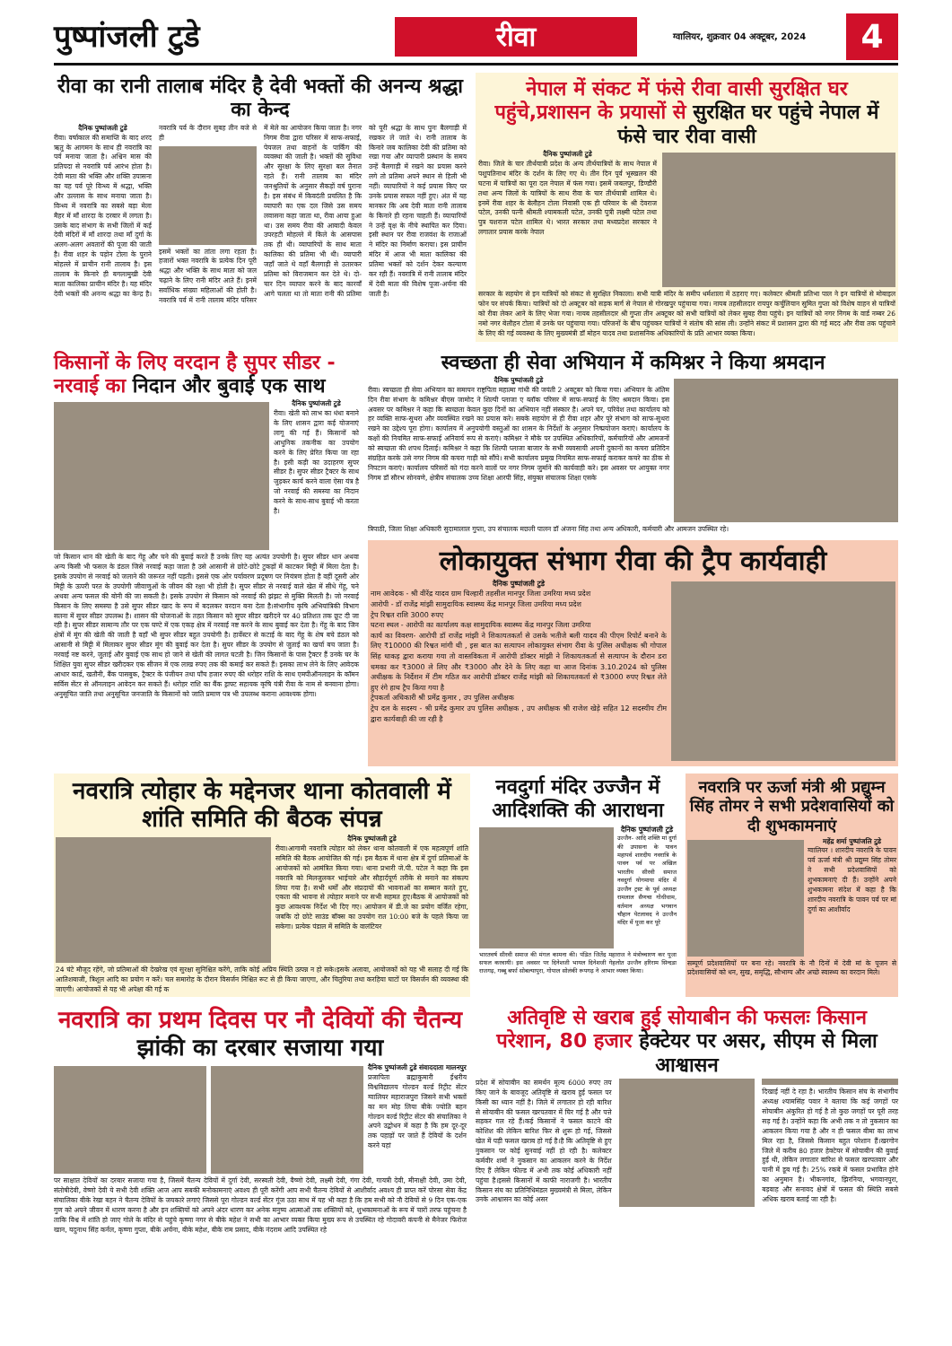पुष्पांजली टुडे रीवा
ग्वालियर, शुक्रवार 04 अक्टूबर, 2024
4
रीवा का रानी तालाब मंदिर है देवी भक्तों की अनन्य श्रद्धा का केन्द
दैनिक पुष्पांजली टुडे
रीवा। वर्षाकाल की समाप्ति के बाद शरद ऋतु के आगमन के साथ ही नवरात्रि का पर्व मनाया जाता है। अश्विन मास की प्रतिपदा से नवरात्रि पर्व आरंभ होता है। देवी माता की भक्ति और शक्ति उपासना का यह पर्व पूरे विन्ध्य में श्रद्धा, भक्ति और उल्लास के साथ मनाया जाता है। विन्ध्य में नवरात्रि का सबसे बड़ा मेला मैहर में माँ शारदा के दरबार में लगता है। उसके बाद संभाग के सभी जिलों में कई देवी मंदिरों में माँ शारदा तथा माँ दुर्गा के अलग-अलग अवतारों की पूजा की जाती है। रीवा शहर के पड़ोन टोला के पुराने मोहल्ले में प्राचीन रानी तालाब है। इस तालाब के किनारे ही बगलामुखी देवी माता कालिका प्राचीन मंदिर है। यह मंदिर देवी भक्तों की अनन्य श्रद्धा का केन्द्र है। नवरात्रि पर्व के दौरान सुबह तीन बजे से ही
इसमें भक्तों का तांता लगा रहता है। हजारों भक्त नवरात्रि के प्रत्येक दिन पूरी श्रद्धा और भक्ति के साथ माता को जल चढ़ाने के लिए रानी मंदिर आते हैं। इनमें सर्वाधिक संख्या महिलाओं की होती है। नवरात्रि पर्व में रानी तालाब मंदिर परिसर में मेले का आयोजन किया जाता है। नगर निगम रीवा द्वारा परिसर में साफ-सफाई, पेयजल तथा वाहनों के पार्किंग की व्यवस्था की जाती है। भक्तों की सुविधा और सुरक्षा के लिए सुरक्षा बल तैनात रहते हैं। रानी तालाब का मंदिर जनश्रुतियों के अनुसार सैकड़ों वर्ष पुराना है। इस संबंध में किवदंती प्रचलित है कि व्यापारी का एक दल जिसे उस समय लवासना कहा जाता था, रीवा आया हुआ था। उस समय रीवा की आबादी केवल उपरहटी मोहल्ले में किले के आसपास तक ही थी। व्यापारियों के साथ माता कालिका की प्रतिमा भी थी। व्यापारी जहाँ जाते थे वहाँ बैलगाड़ी से उतारकर प्रतिमा को विराजमान कर देते थे। दो-चार दिन व्यापार करने के बाद कारवाँ आगे चलता था तो माता रानी की प्रतिमा को पूरी श्रद्धा के साथ पुनः बैलगाड़ी में रखकर ले जाते थे। रानी तालाब के किनारे जब कालिका देवी की प्रतिमा को रखा गया और व्यापारी प्रस्थान के समय उन्हें बैलगाड़ी में रखने का प्रयास करने लगे तो प्रतिमा अपने स्थान से हिली भी नहीं। व्यापारियों ने कई प्रयास किए पर उनके प्रयास सफल नहीं हुए। अंत में यह मानकर कि अब देवी माता रानी तालाब के किनारे ही रहना चाहती हैं। व्यापारियों ने उन्हें वृक्ष के नीचे स्थापित कर दिया। इसी स्थान पर रीवा राजवंश के राजाओं ने मंदिर का निर्माण कराया। इस प्राचीन मंदिर में आज भी माता कालिका की प्रतिमा भक्तों को दर्शन देकर कल्याण कर रही हैं। नवरात्रि में रानी तालाब मंदिर में देवी माता की विशेष पूजा-अर्चना की जाती है।
नेपाल में संकट में फंसे रीवा वासी सुरक्षित घर पहुंचे,प्रशासन के प्रयासों से सुरक्षित घर पहुंचे नेपाल में फंसे चार रीवा वासी
दैनिक पुष्पांजली टुडे
रीवा। जिले के चार तीर्थयात्री प्रदेश के अन्य तीर्थयात्रियों के साथ नेपाल में पशुपतिनाथ मंदिर के दर्शन के लिए गए थे। तीन दिन पूर्व भूस्खलन की घटना में यात्रियों का पूरा दल नेपाल में फंस गया। इसमें जबलपुर, डिण्डौरी तथा अन्य जिलों के यात्रियों के साथ रीवा के चार तीर्थयात्री शामिल थे। इनमें रीवा शहर के बेलौहन टोला निवासी एक ही परिवार के श्री देवराज पटेल, उनकी पत्नी श्रीमती श्यामकली पटेल, उनकी पुत्री लक्ष्मी पटेल तथा पुत्र यशराज पटेल शामिल थे। भारत सरकार तथा मध्यप्रदेश सरकार ने लगातार प्रयास करके नेपाल
सरकार के सहयोग से इन यात्रियों को संकट से सुरक्षित निकाला। सभी यात्री मंदिर के समीप धर्मशाला में ठहराए गए। कलेक्टर श्रीमती प्रतिभा पाल ने इन यात्रियों से मोबाइल फोन पर संपर्क किया। यात्रियों को दो अक्टूबर को सड़क मार्ग से नेपाल से गोरखपुर पहुंचाया गया। नायब तहसीलदार रायपुर कर्चुलियान सुमित गुप्ता को विशेष वाहन से यात्रियों को रीवा लेकर आने के लिए भेजा गया। नायब तहसीलदार श्री गुप्ता तीन अक्टूबर को सभी यात्रियों को लेकर सुबह रीवा पहुंचे। इन यात्रियों को नगर निगम के वार्ड नम्बर 26 नमो नगर बेलौहन टोला में उनके घर पहुंचाया गया। परिजनों के बीच पहुंचकर यात्रियों ने संतोष की सांस ली। उन्होंने संकट में प्रशासन द्वारा की गई मदद और रीवा तक पहुंचाने के लिए की गई व्यवस्था के लिए मुख्यमंत्री डॉ मोहन यादव तथा प्रशासनिक अधिकारियों के प्रति आभार व्यक्त किया।
किसानों के लिए वरदान है सुपर सीडर - नरवाई का निदान और बुवाई एक साथ
दैनिक पुष्पांजली टुडे
रीवा। खेती को लाभ का धंधा बनाने के लिए शासन द्वारा कई योजनाएं लागू की गई हैं। किसानों को आधुनिक तकनीक का उपयोग करने के लिए प्रेरित किया जा रहा है। इसी कड़ी का उदाहरण सुपर सीडर है। सुपर सीडर ट्रैक्टर के साथ जुड़कर कार्य करने वाला ऐसा यंत्र है जो नरवाई की समस्या का निदान करने के साथ-साथ बुवाई भी करता है।
जो किसान धान की खेती के बाद गेंहू और चने की बुवाई करते हैं उनके लिए यह अत्यंत उपयोगी है। सुपर सीडर धान अथवा अन्य किसी भी फसल के डंठल जिसे नरवाई कहा जाता है उसे आसानी से छोटे-छोटे टुकड़ों में काटकर मिट्टी में मिला देता है। इसके उपयोग से नरवाई को जलाने की जरूरत नहीं पड़ती। इससे एक ओर पर्यावरण प्रदूषण पर नियंत्रण होता है वहीं दूसरी ओर मिट्टी के ऊपरी परत के उपयोगी जीवाणुओं के जीवन की रक्षा भी होती है। सुपर सीडर से नरवाई वाले खेत में सीधे गेंहू, चने अथवा अन्य फसल की बोनी की जा सकती है। इसके उपयोग से किसान को नरवाई की झंझट से मुक्ति मिलती है। जो नरवाई किसान के लिए समस्या है उसे सुपर सीडर खाद के रूप में बदलकर वरदान बना देता है।संभागीय कृषि अभियांत्रिकी विभाग सतना में सुपर सीडर उपलब्ध है। शासन की योजनाओं के तहत किसान को सुपर सीडर खरीदने पर 40 प्रतिशत तक छूट दी जा रही है। सुपर सीडर सामान्य तौर पर एक घण्टे में एक एकड़ क्षेत्र में नरवाई नष्ट करने के साथ बुवाई कर देता है। गेंहू के बाद जिन क्षेत्रों में मूंग की खेती की जाती है वहाँ भी सुपर सीडर बहुत उपयोगी है। हार्वेस्टर से कटाई के बाद गेंहू के शेष बचे डंठल को आसानी से मिट्टी में मिलाकर सुपर सीडर मूंग की बुवाई कर देता है। सुपर सीडर के उपयोग से जुताई का खर्चा बच जाता है। नरवाई नष्ट करने, जुताई और बुवाई एक साथ हो जाने से खेती की लागत घटती है। जिन किसानों के पास ट्रैक्टर हैं उनके घर के शिक्षित युवा सुपर सीडर खरीदकर एक सीजन में एक लाख रुपए तक की कमाई कर सकते हैं। इसका लाभ लेने के लिए आवेदक आधार कार्ड, खतौनी, बैंक पासबुक, ट्रैक्टर के पंजीयन तथा पाँच हजार रुपए की धरोहर राशि के साथ एमपीऑनलाइन के कॉमन सर्विस सेंटर से ऑनलाइन आवेदन कर सकते हैं। धरोहर राशि का बैंक ड्राफ्ट सहायक कृषि यंत्री रीवा के नाम से बनवाना होगा। अनुसूचित जाति तथा अनुसूचित जनजाति के किसानों को जाति प्रमाण पत्र भी उपलब्ध कराना आवश्यक होगा।
स्वच्छता ही सेवा अभियान में कमिश्नर ने किया श्रमदान
दैनिक पुष्पांजली टुडे
रीवा। स्वच्छता ही सेवा अभियान का समापन राष्ट्रपिता महात्मा गांधी की जयंती 2 अक्टूबर को किया गया। अभियान के अंतिम दिन रीवा संभाग के कमिश्नर बीएस जामोद ने शिल्पी प्लाजा ए ब्लॉक परिसर में साफ-सफाई के लिए श्रमदान किया। इस अवसर पर कमिश्नर ने कहा कि स्वच्छता केवल कुछ दिनों का अभियान नहीं संस्कार है। अपने घर, परिवेश तथा कार्यालय को हर व्यक्ति साफ-सुथरा और व्यवस्थित रखने का प्रयास करे। सबके सहयोग से ही रीवा शहर और पूरे संभाग को साफ-सुथरा रखने का उद्देश्य पूरा होगा। कार्यालय में अनुपयोगी वस्तुओं का शासन के निर्देशों के अनुसार निष्प्रयोजन कराएं। कार्यालय के कक्षों की नियमित साफ-सफाई अनिवार्य रूप से कराएं। कमिश्नर ने मौके पर उपस्थित अधिकारियों, कर्मचारियों और आमजनों को स्वच्छता की शपथ दिलाई। कमिश्नर ने कहा कि शिल्पी प्लाजा बाजार के सभी व्यवसायी अपनी दुकानों का कचरा प्रतिदिन संग्रहित करके उसे नगर निगम की कचरा गाड़ी को सौंपे। सभी कार्यालय प्रमुख नियमित साफ-सफाई कराकर कचरे का ठीक से निपटान कराएं। कार्यालय परिसरों को गंदा करने वालों पर नगर निगम जुर्माने की कार्यवाही करे। इस अवसर पर आयुक्त नगर निगम डॉ सौरभ सोनवणे, क्षेत्रीय संचालक उच्च शिक्षा आरपी सिंह, संयुक्त संचालक शिक्षा एसके
त्रिपाठी, जिला शिक्षा अधिकारी सुदामालाल गुप्ता, उप संचालक मछली पालन डॉ अंजना सिंह तथा अन्य अधिकारी, कर्मचारी और आमजन उपस्थित रहे।
लोकायुक्त संभाग रीवा की ट्रैप कार्यवाही
दैनिक पुष्पांजली टुडे
नाम आवेदक - श्री वीरेंद्र यादव ग्राम चिल्हारी तहसील मानपुर जिला उमरिया मध्य प्रदेश
आरोपी - डॉ राजेंद्र मांझी सामुदायिक स्वास्थ्य केंद्र मानपुर जिला उमरिया मध्य प्रदेश
ट्रेप रिश्वत राशि 3000 रुपए
घटना स्थल - आरोपी का कार्यालय कक्ष सामुदायिक स्वास्थ्य केंद्र मानपुर जिला उमरिया
कार्य का विवरण- आरोपी डॉ राजेंद्र मांझी ने शिकायतकर्ता से उसके भतीजे बली यादव की पीएम रिपोर्ट बनाने के लिए ₹10000 की रिश्वत मांगी थी , इस बात का सत्यापन लोकायुक्त संभाग रीवा के पुलिस अधीक्षक श्री गोपाल सिंह धाकड़ द्वारा कराया गया तो वास्तविकता में आरोपी डॉक्टर मांझी ने शिकायतकर्ता से सत्यापन के दौरान डरा धमका कर ₹3000 ले लिए और ₹3000 और देने के लिए कहा था आज दिनांक 3.10.2024 को पुलिस अधीक्षक के निर्देशन में टीम गठित कर आरोपी डॉक्टर राजेंद्र मांझी को शिकायतकर्ता से ₹3000 रुपए रिश्वत लेते हुए रंगे हाथ ट्रैप किया गया है
ट्रेपकर्ता अधिकारी श्री प्रमेंद्र कुमार , उप पुलिस अधीक्षक
ट्रेप दल के सदस्य - श्री प्रमेंद्र कुमार उप पुलिस अधीक्षक , उप अधीक्षक श्री राजेश खेड़े सहित 12 सदस्यीय टीम द्वारा कार्यवाही की जा रही है
नवरात्रि त्योहार के मद्देनजर थाना कोतवाली में शांति समिति की बैठक संपन्न
दैनिक पुष्पांजली टुडे
रीवा।आगामी नवरात्रि त्योहार को लेकर थाना कोतवाली में एक महत्वपूर्ण शांति समिति की बैठक आयोजित की गई। इस बैठक में थाना क्षेत्र में दुर्गा प्रतिमाओं के आयोजकों को आमंत्रित किया गया। थाना प्रभारी जे.पी. पटेल ने कहा कि इस नवरात्रि को मिलजुलकर भाईचारे और सौहार्दपूर्ण तरीके से मनाने का संकल्प लिया गया है। सभी धर्मों और संप्रदायों की भावनाओं का सम्मान करते हुए, एकता की भावना से त्योहार मनाने पर सभी सहमत हुए।बैठक में आयोजकों को कुछ आवश्यक निर्देश भी दिए गए। आयोजन में डी.जे का प्रयोग वर्जित रहेगा, जबकि दो छोटे साउंड बॉक्स का उपयोग रात 10:00 बजे के पहले किया जा सकेगा। प्रत्येक पंडाल में समिति के वालंटियर
24 घंटे मौजूद रहेंगे, जो प्रतिमाओं की देखरेख एवं सुरक्षा सुनिश्चित करेंगे, ताकि कोई अप्रिय स्थिति उत्पन्न न हो सके।इसके अलावा, आयोजकों को यह भी सलाह दी गई कि आतिशबाजी, त्रिशूल आदि का प्रयोग न करें। चल समारोह के दौरान विसर्जन निश्चित रूट से ही किया जाएगा, और चितुरिया तथा करहिया घाटों पर विसर्जन की व्यवस्था की जाएगी। आयोजकों से यह भी अपेक्षा की गई क
नवदुर्गा मंदिर उज्जैन में आदिशक्ति की आराधना
दैनिक पुष्पांजली टुडे
उज्जैन- आदि शक्ति मां दुर्गा की उपासना के पावन महापर्व शारदीय नवरात्रि के पावन पर्व पर अखिल भारतीय सीरवी समाज नवदुर्गा योगमाया मंदिर में उज्जैन ट्रस्ट के पूर्व अध्यक्ष रामलाल सैणचा गोधीधाम, वर्तमान अध्यक्ष भगवान चौहान पेटलावद ने उज्जैन मंदिर में पूजा कर पूरे
भारतवर्ष सीरवी समाज की मंगल कामना की। पंडित जितेंद्र महाराज ने मंत्रोच्चारण कर पूजा सफल करवायी। इस अवसर पर दिनेशजी भायल दिनेशजी गेहलोत उज्जैन हरिराम सिन्दडा राजगढ़, गब्बू बर्फा सोबल्यापुरा, गोपाल सोलंकी रूपगढ़ ने आभार व्यक्त किया।
नवरात्रि पर ऊर्जा मंत्री श्री प्रद्युम्न सिंह तोमर ने सभी प्रदेशवासियों को दी शुभकामनाएं
महेंद्र शर्मा पुष्पांजलि टुडे
ग्वालियर । शारदीय नवरात्रि के पावन पर्व ऊर्जा मंत्री श्री प्रद्युम्न सिंह तोमर ने सभी प्रदेशवासियों को शुभकामनाएं दी हैं। उन्होंने अपने शुभकामना संदेश में कहा है कि शारदीय नवरात्रि के पावन पर्व पर मां दुर्गा का आशीर्वाद
सम्पूर्ण प्रदेशवासियों पर बना रहे। नवरात्रि के नौ दिनों में देवी मां के पूजन से प्रदेशवासियों को धन, सुख, समृद्धि, सौभाग्य और अच्छे स्वास्थ्य का वरदान मिले।
नवरात्रि का प्रथम दिवस पर नौ देवियों की चैतन्य झांकी का दरबार सजाया गया
दैनिक पुष्पांजली टुडे संवाददाता मालनपुर
प्रजापिता ब्रह्माकुमारी ईश्वरीय विश्वविद्यालय गोल्डन वर्ल्ड रिट्रीट सेंटर ग्वालियर महाराजपुरा जिसने सभी भक्तों का मन मोह लिया बीके ज्योति बहन गोल्डन वर्ल्ड रिट्रीट सेंटर की संचालिका ने अपने उद्बोधन में कहा है कि हम दूर-दूर तक पहाड़ों पर जाते हैं देवियों के दर्शन करने यहां
पर साक्षात देवियों का दरबार सजाया गया है, जिसमें चैतन्य देवियों में दुर्गा देवी, सरस्वती देवी, वैष्णो देवी, लक्ष्मी देवी, गंगा देवी, गायत्री देवी, मीनाक्षी देवी, उमा देवी, संतोषीदेवी, वेष्णो देवी ये सभी देवी शक्ति आज आप सबकी मनोकामनाएं अवश्य ही पूरी करेंगी आप सभी चैतन्य देवियों से आशीर्वाद अवश्य ही प्राप्त करें पोरसा सेवा केंद्र संचालिका बीके रेखा बहन ने चैतन्य देवियों के जयकारे लगाएं जिससे पूरा गोल्डन वर्ल्ड सेंटर गूंज उठा साथ में यह भी कहा है कि हम सभी को नौ देवियों से 9 दिन एक-एक गुण को अपने जीवन में धारण करना है और इन शक्तियों को अपने अंदर धारण कर अनेक मनुष्य आत्माओं तक शक्तियों को, शुभकामनाओं के रूप में चारों तरफ पहुंचना है ताकि विश्व में शांति हो जाए गोले के मंदिर से पहुंचे कृष्णा नगर से बीके महेश ने सभी का आभार व्यक्त किया मुख्य रूप से उपस्थित रहे गोदावरी कंपनी से मैनेजर फिरोज खान, यदुनाथ सिंह कर्नल, कृष्णा गुप्ता, बीके अर्चना, बीके महेश, बीके राम प्रसाद, बीके नंदराम आदि उपस्थित रहे
अतिवृष्टि से खराब हुई सोयाबीन की फसलः किसान परेशान, 80 हजार हेक्टेयर पर असर, सीएम से मिला आश्वासन
प्रदेश में सोयाबीन का समर्थन मूल्य 6000 रुपए तय किए जाने के बावजूद अतिवृष्टि से खराब हुई फसल पर किसी का ध्यान नहीं है। जिले में लगातार हो रही बारिश से सोयाबीन की फसल खरपतवार में घिर गई है और पत्ते सड़कर गल रहे हैं।कई किसानों ने फसल काटने की कोशिश की लेकिन बारिश फिर से शुरू हो गई, जिससे खेत में पड़ी फसल खराब हो गई है।है कि अतिवृष्टि से हुए नुकसान पर कोई सुनवाई नहीं हो रही है। कलेक्टर कर्मवीर शर्मा ने नुकसान का आकलन करने के निर्देश दिए हैं लेकिन फील्ड में अभी तक कोई अधिकारी नहीं पहुंचा है।इससे किसानों में काफी नाराजगी है। भारतीय किसान संघ का प्रतिनिधिमंडल मुख्यमंत्री से मिला, लेकिन उनके आश्वासन का कोई असर
दिखाई नहीं दे रहा है। भारतीय किसान संघ के संभागीय अध्यक्ष श्यामसिंह पवार ने बताया कि कई जगहों पर सोयाबीन अंकुरित हो गई है तो कुछ जगहों पर पूरी तरह सड़ गई है। उन्होंने कहा कि अभी तक न तो नुकसान का आकलन किया गया है और न ही फसल बीमा का लाभ मिल रहा है, जिससे किसान बहुत परेशान हैं।खरगोन जिले में करीब 80 हजार हेक्टेयर में सोयाबीन की बुवाई हुई थी, लेकिन लगातार बारिश से फसल खरपतवार और पानी में डूब गई है। 25% रकबे में फसल प्रभावित होने का अनुमान है। भीकनगांव, झिरनिया, भगवानपुरा, बड़वाह और सनावद क्षेत्रों में फसल की स्थिति सबसे अधिक खराब बताई जा रही है।